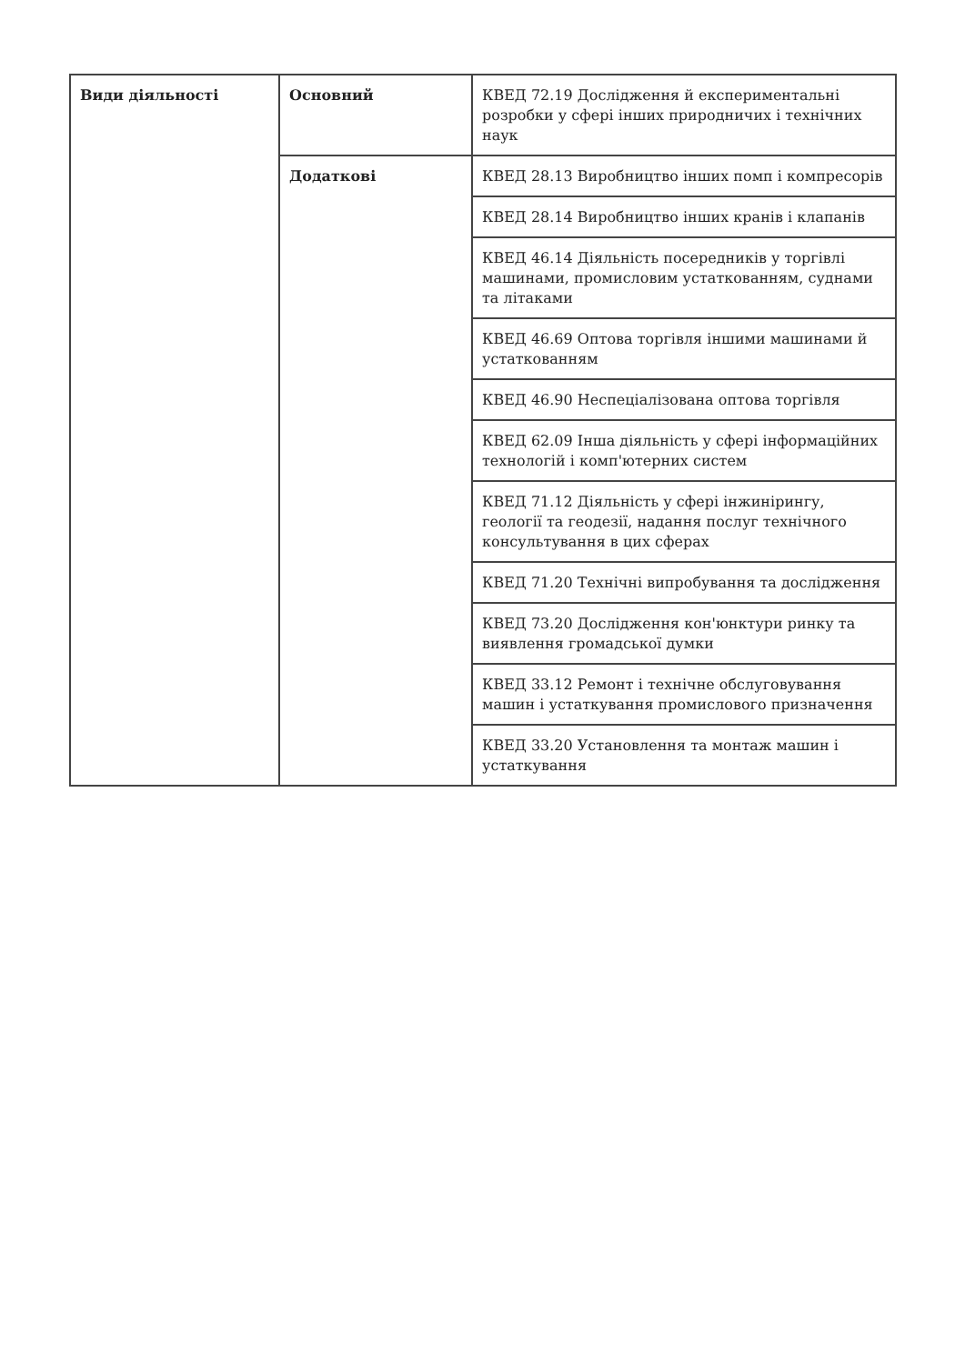| Види діяльності | Основний | КВЕД 72.19 Дослідження й експериментальні розробки у сфері інших природничих і технічних наук |
| | Додаткові | КВЕД 28.13 Виробництво інших помп і компресорів |
| | | КВЕД 28.14 Виробництво інших кранів і клапанів |
| | | КВЕД 46.14 Діяльність посередників у торгівлі машинами, промисловим устаткованням, суднами та літаками |
| | | КВЕД 46.69 Оптова торгівля іншими машинами й устаткованням |
| | | КВЕД 46.90 Неспеціалізована оптова торгівля |
| | | КВЕД 62.09 Інша діяльність у сфері інформаційних технологій і комп'ютерних систем |
| | | КВЕД 71.12 Діяльність у сфері інжинірингу, геології та геодезії, надання послуг технічного консультування в цих сферах |
| | | КВЕД 71.20 Технічні випробування та дослідження |
| | | КВЕД 73.20 Дослідження кон'юнктури ринку та виявлення громадської думки |
| | | КВЕД 33.12 Ремонт і технічне обслуговування машин і устаткування промислового призначення |
| | | КВЕД 33.20 Установлення та монтаж машин і устаткування |